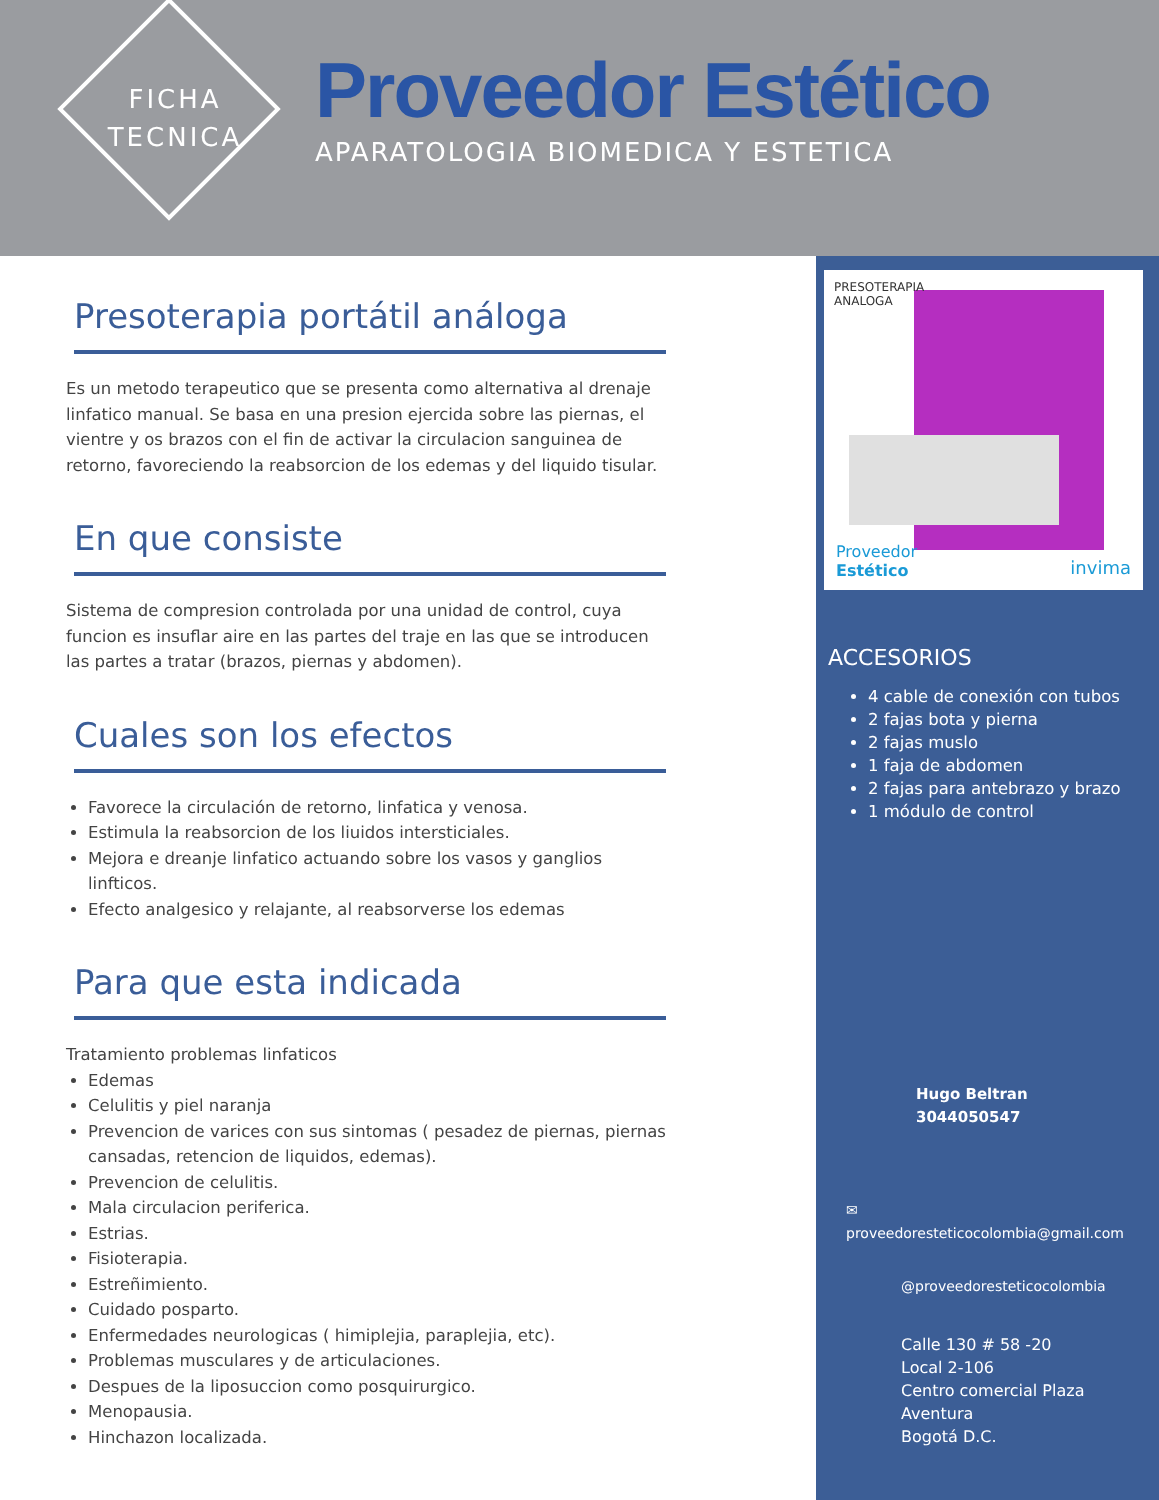FICHA TECNICA
Proveedor Estético
APARATOLOGIA BIOMEDICA Y ESTETICA
Presoterapia portátil análoga
Es un metodo terapeutico que se presenta como alternativa al drenaje linfatico manual. Se basa en una presion ejercida sobre las piernas, el vientre y os brazos con el fin de activar la circulacion sanguinea de retorno, favoreciendo la reabsorcion de los edemas y del liquido tisular.
En que consiste
Sistema de compresion controlada por una unidad de control, cuya funcion es insuflar aire en las partes del traje en las que se introducen las partes a tratar (brazos, piernas y abdomen).
Cuales son los efectos
Favorece la circulación de retorno, linfatica y venosa.
Estimula la reabsorcion de los liuidos intersticiales.
Mejora e dreanje linfatico actuando sobre los vasos y ganglios linfticos.
Efecto analgesico y relajante, al reabsorverse los edemas
Para que esta indicada
Tratamiento problemas linfaticos
Edemas
Celulitis y piel naranja
Prevencion de varices con sus sintomas ( pesadez de piernas, piernas cansadas, retencion de liquidos, edemas).
Prevencion de celulitis.
Mala circulacion periferica.
Estrias.
Fisioterapia.
Estreñimiento.
Cuidado posparto.
Enfermedades neurologicas ( himiplejia, paraplejia, etc).
Problemas musculares y de articulaciones.
Despues de la liposuccion como posquirurgico.
Menopausia.
Hinchazon localizada.
PRESOTERAPIA
ANALOGA
Proveedor
Estético
invima
ACCESORIOS
4 cable de conexión con tubos
2 fajas bota y pierna
2 fajas muslo
1 faja de abdomen
2 fajas para antebrazo y brazo
1 módulo de control
Hugo Beltran
3044050547
✉
proveedoresteticocolombia@gmail.com
@proveedoresteticocolombia
Calle 130 # 58 -20
Local 2-106
Centro comercial Plaza Aventura
Bogotá D.C.